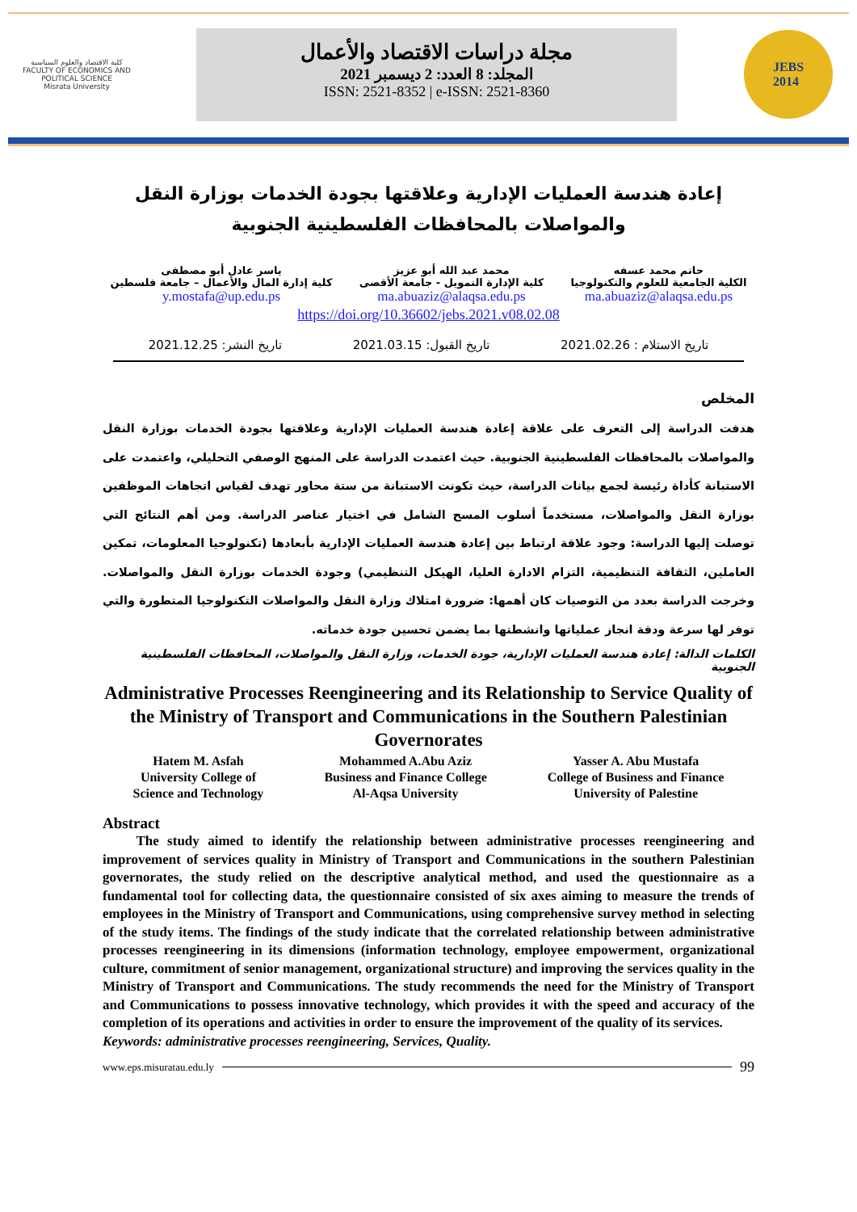كلية الاقتصاد والعلوم السياسية
FACULTY OF ECONOMICS AND POLITICAL SCIENCE
Misrata University
مجلة دراسات الاقتصاد والأعمال
المجلد: 8 العدد: 2 ديسمبر 2021
ISSN: 2521-8352 | e-ISSN: 2521-8360
JEBS
2014
إعادة هندسة العمليات الإدارية وعلاقتها بجودة الخدمات بوزارة النقل والمواصلات بالمحافظات الفلسطينية الجنوبية
حاتم محمد عسفه
الكلية الجامعية للعلوم والتكنولوجيا
ma.abuaziz@alaqsa.edu.ps
محمد عبد الله أبو عزيز
كلية الإدارة التمويل - جامعة الأقصى
ma.abuaziz@alaqsa.edu.ps
ياسر عادل أبو مصطفى
كلية إدارة المال والأعمال – جامعة فلسطين
y.mostafa@up.edu.ps
https://doi.org/10.36602/jebs.2021.v08.02.08
تاريخ الاستلام : 2021.02.26 تاريخ القبول: 2021.03.15 تاريخ النشر: 2021.12.25
المخلص
هدفت الدراسة إلى التعرف على علاقة إعادة هندسة العمليات الإدارية وعلاقتها بجودة الخدمات بوزارة النقل والمواصلات بالمحافظات الفلسطينية الجنوبية. حيث اعتمدت الدراسة على المنهج الوصفي التحليلي، واعتمدت على الاستبانة كأداة رئيسة لجمع بيانات الدراسة، حيث تكونت الاستبانة من ستة محاور تهدف لقياس اتجاهات الموظفين بوزارة النقل والمواصلات، مستخدماً أسلوب المسح الشامل في اختيار عناصر الدراسة. ومن أهم النتائج التي توصلت إليها الدراسة: وجود علاقة ارتباط بين إعادة هندسة العمليات الإدارية بأبعادها (تكنولوجيا المعلومات، تمكين العاملين، الثقافة التنظيمية، التزام الادارة العليا، الهيكل التنظيمي) وجودة الخدمات بوزارة النقل والمواصلات. وخرجت الدراسة بعدد من التوصيات كان أهمها: ضرورة امتلاك وزارة النقل والمواصلات التكنولوجيا المتطورة والتي توفر لها سرعة ودقة انجاز عملياتها وانشطتها بما يضمن تحسين جودة خدماته.
الكلمات الدالة: إعادة هندسة العمليات الإدارية، جودة الخدمات، وزارة النقل والمواصلات، المحافظات الفلسطينية الجنوبية
Administrative Processes Reengineering and its Relationship to Service Quality of the Ministry of Transport and Communications in the Southern Palestinian Governorates
Hatem M. Asfah
University College of
Science and Technology
Mohammed A.Abu Aziz
Business and Finance College
Al-Aqsa University
Yasser A. Abu Mustafa
College of Business and Finance
University of Palestine
Abstract
The study aimed to identify the relationship between administrative processes reengineering and improvement of services quality in Ministry of Transport and Communications in the southern Palestinian governorates, the study relied on the descriptive analytical method, and used the questionnaire as a fundamental tool for collecting data, the questionnaire consisted of six axes aiming to measure the trends of employees in the Ministry of Transport and Communications, using comprehensive survey method in selecting of the study items. The findings of the study indicate that the correlated relationship between administrative processes reengineering in its dimensions (information technology, employee empowerment, organizational culture, commitment of senior management, organizational structure) and improving the services quality in the Ministry of Transport and Communications. The study recommends the need for the Ministry of Transport and Communications to possess innovative technology, which provides it with the speed and accuracy of the completion of its operations and activities in order to ensure the improvement of the quality of its services.
Keywords: administrative processes reengineering, Services, Quality.
www.eps.misuratau.edu.ly 99